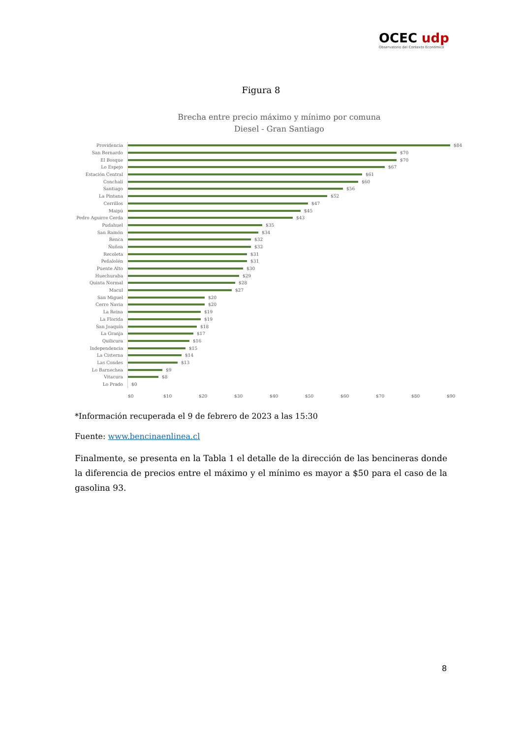OCEC udp
Observatorio del Contexto Económico
Figura 8
Brecha entre precio máximo y mínimo por comuna
Diesel - Gran Santiago
Providencia $84
San Bernardo $70
El Bosque $70
Lo Espejo $67
Estación Central $61
Conchalí $60
Santiago $56
La Pintana $52
Cerrillos $47
Maipú $45
Pedro Aguirre Cerda $43
Pudahuel $35
San Ramón $34
Renca $32
Ñuñoa $32
Recoleta $31
Peñalolén $31
Puente Alto $30
Huechuraba $29
Quinta Normal $28
Macul $27
San Miguel $20
Cerro Navia $20
La Reina $19
La Florida $19
San Joaquín $18
La Granja $17
Quilicura $16
Independencia $15
La Cisterna $14
Las Condes $13
Lo Barnechea $9
Vitacura $8
Lo Prado $0
$0 $10 $20 $30 $40 $50 $60 $70 $80 $90
*Información recuperada el 9 de febrero de 2023 a las 15:30
Fuente: www.bencinaenlinea.cl
Finalmente, se presenta en la Tabla 1 el detalle de la dirección de las bencineras donde la diferencia de precios entre el máximo y el mínimo es mayor a $50 para el caso de la gasolina 93.
8